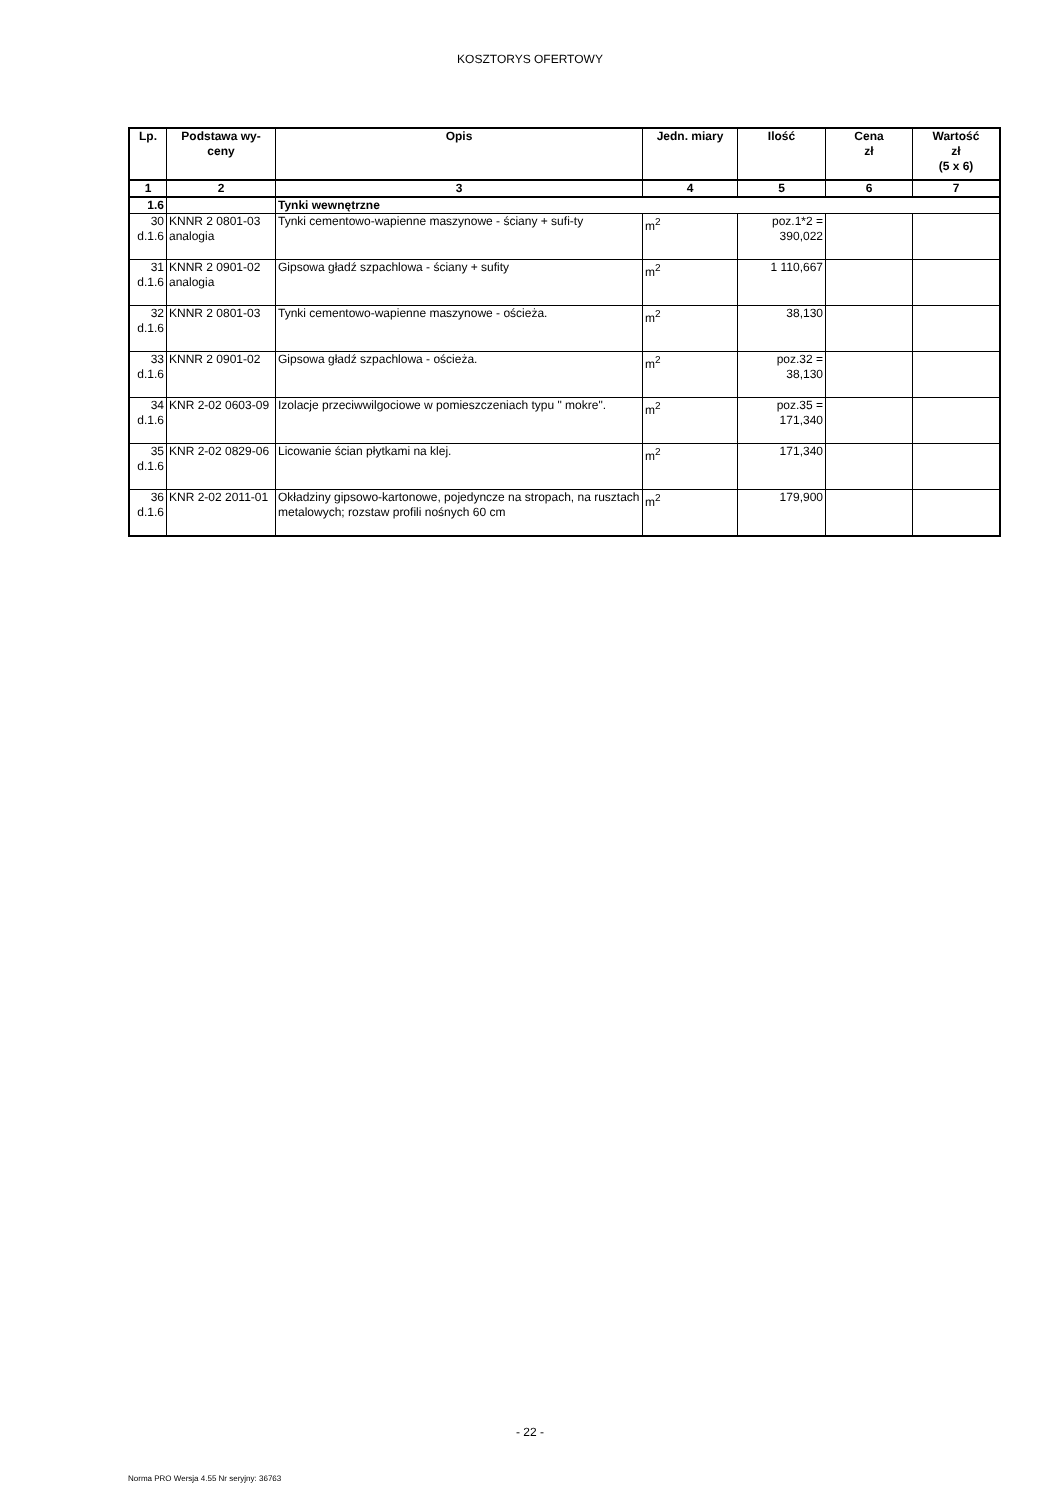KOSZTORYS OFERTOWY
| Lp. | Podstawa wy- ceny | Opis | Jedn. miary | Ilość | Cena zł | Wartość zł (5 x 6) |
| --- | --- | --- | --- | --- | --- | --- |
| 1 | 2 | 3 | 4 | 5 | 6 | 7 |
| 1.6 | | Tynki wewnętrzne | | | | |
| 30 d.1.6 | KNNR 2 0801-03 analogia | Tynki cementowo-wapienne maszynowe - ściany + sufi-ty | m<sup>2</sup> | poz.1*2 = 390,022 | | |
| 31 d.1.6 | KNNR 2 0901-02 analogia | Gipsowa gładź szpachlowa - ściany + sufity | m<sup>2</sup> | 1 110,667 | | |
| 32 d.1.6 | KNNR 2 0801-03 | Tynki cementowo-wapienne maszynowe - ościeża. | m<sup>2</sup> | 38,130 | | |
| 33 d.1.6 | KNNR 2 0901-02 | Gipsowa gładź szpachlowa - ościeża. | m<sup>2</sup> | poz.32 = 38,130 | | |
| 34 d.1.6 | KNR 2-02 0603-09 | Izolacje przeciwwilgociowe w pomieszczeniach typu " mokre". | m<sup>2</sup> | poz.35 = 171,340 | | |
| 35 d.1.6 | KNR 2-02 0829-06 | Licowanie ścian płytkami na klej. | m<sup>2</sup> | 171,340 | | |
| 36 d.1.6 | KNR 2-02 2011-01 | Okładziny gipsowo-kartonowe, pojedyncze na stropach, na rusztach metalowych; rozstaw profili nośnych 60 cm | m<sup>2</sup> | 179,900 | | |
- 22 -
Norma PRO Wersja 4.55 Nr seryjny: 36763